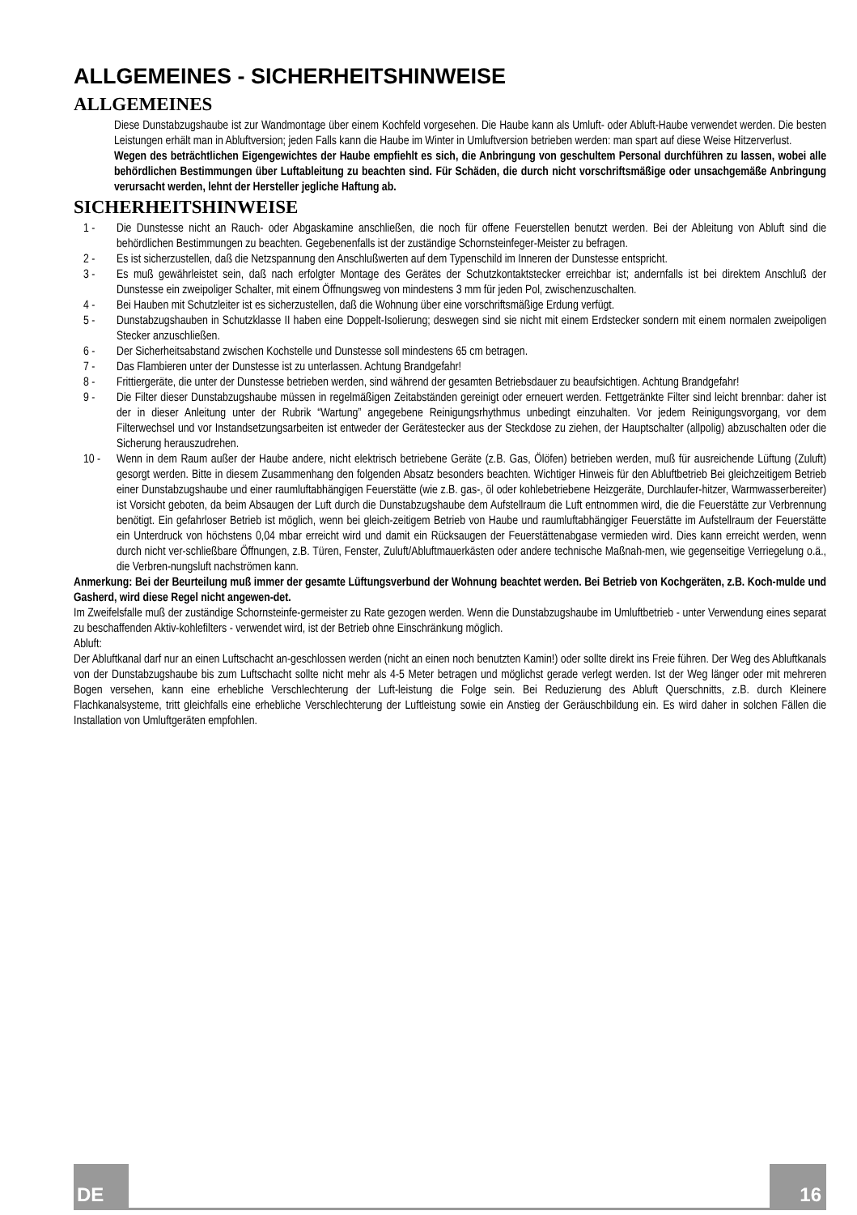ALLGEMEINES - SICHERHEITSHINWEISE
ALLGEMEINES
Diese Dunstabzugshaube ist zur Wandmontage über einem Kochfeld vorgesehen. Die Haube kann als Umluft- oder Abluft-Haube verwendet werden. Die besten Leistungen erhält man in Abluftversion; jeden Falls kann die Haube im Winter in Umluftversion betrieben werden: man spart auf diese Weise Hitzerverlust.
Wegen des beträchtlichen Eigengewichtes der Haube empfiehlt es sich, die Anbringung von geschultem Personal durchführen zu lassen, wobei alle behördlichen Bestimmungen über Luftableitung zu beachten sind. Für Schäden, die durch nicht vorschriftsmäßige oder unsachgemäße Anbringung verursacht werden, lehnt der Hersteller jegliche Haftung ab.
SICHERHEITSHINWEISE
1 - Die Dunstesse nicht an Rauch- oder Abgaskamine anschließen, die noch für offene Feuerstellen benutzt werden. Bei der Ableitung von Abluft sind die behördlichen Bestimmungen zu beachten. Gegebenenfalls ist der zuständige Schornsteinfeger-Meister zu befragen.
2 - Es ist sicherzustellen, daß die Netzspannung den Anschlußwerten auf dem Typenschild im Inneren der Dunstesse entspricht.
3 - Es muß gewährleistet sein, daß nach erfolgter Montage des Gerätes der Schutzkontaktstecker erreichbar ist; andernfalls ist bei direktem Anschluß der Dunstesse ein zweipoliger Schalter, mit einem Öffnungsweg von mindestens 3 mm für jeden Pol, zwischenzuschalten.
4 - Bei Hauben mit Schutzleiter ist es sicherzustellen, daß die Wohnung über eine vorschriftsmäßige Erdung verfügt.
5 - Dunstabzugshauben in Schutzklasse II haben eine Doppelt-Isolierung; deswegen sind sie nicht mit einem Erdstecker sondern mit einem normalen zweipoligen Stecker anzuschließen.
6 - Der Sicherheitsabstand zwischen Kochstelle und Dunstesse soll mindestens 65 cm betragen.
7 - Das Flambieren unter der Dunstesse ist zu unterlassen. Achtung Brandgefahr!
8 - Frittiergeräte, die unter der Dunstesse betrieben werden, sind während der gesamten Betriebsdauer zu beaufsichtigen. Achtung Brandgefahr!
9 - Die Filter dieser Dunstabzugshaube müssen in regelmäßigen Zeitabständen gereinigt oder erneuert werden. Fettgetränkte Filter sind leicht brennbar: daher ist der in dieser Anleitung unter der Rubrik “Wartung” angegebene Reinigungsrhythmus unbedingt einzuhalten. Vor jedem Reinigungsvorgang, vor dem Filterwechsel und vor Instandsetzungsarbeiten ist entweder der Gerätestecker aus der Steckdose zu ziehen, der Hauptschalter (allpolig) abzuschalten oder die Sicherung herauszudrehen.
10 - Wenn in dem Raum außer der Haube andere, nicht elektrisch betriebene Geräte (z.B. Gas, Ölöfen) betrieben werden, muß für ausreichende Lüftung (Zuluft) gesorgt werden. Bitte in diesem Zusammenhang den folgenden Absatz besonders beachten. Wichtiger Hinweis für den Abluftbetrieb Bei gleichzeitigem Betrieb einer Dunstabzugshaube und einer raumluftabhängigen Feuerstätte (wie z.B. gas-, öl oder kohlebetriebene Heizgeräte, Durchlaufer-hitzer, Warmwasserbereiter) ist Vorsicht geboten, da beim Absaugen der Luft durch die Dunstabzugshaube dem Aufstellraum die Luft entnommen wird, die die Feuerstätte zur Verbrennung benötigt. Ein gefahrloser Betrieb ist möglich, wenn bei gleich-zeitigem Betrieb von Haube und raumluftabhängiger Feuerstätte im Aufstellraum der Feuerstätte ein Unterdruck von höchstens 0,04 mbar erreicht wird und damit ein Rücksaugen der Feuerstättenabgase vermieden wird. Dies kann erreicht werden, wenn durch nicht ver-schließbare Öffnungen, z.B. Türen, Fenster, Zuluft/Abluftmauerkästen oder andere technische Maßnah-men, wie gegenseitige Verriegelung o.ä., die Verbren-nungsluft nachströmen kann.
Anmerkung: Bei der Beurteilung muß immer der gesamte Lüftungsverbund der Wohnung beachtet werden. Bei Betrieb von Kochgeräten, z.B. Koch-mulde und Gasherd, wird diese Regel nicht angewen-det.
Im Zweifelsfalle muß der zuständige Schornsteinfe-germeister zu Rate gezogen werden. Wenn die Dunstabzugshaube im Umluftbetrieb - unter Verwendung eines separat zu beschaffenden Aktiv-kohlefilters - verwendet wird, ist der Betrieb ohne Einschränkung möglich.
Abluft:
Der Abluftkanal darf nur an einen Luftschacht an-geschlossen werden (nicht an einen noch benutzten Kamin!) oder sollte direkt ins Freie führen. Der Weg des Abluftkanals von der Dunstabzugshaube bis zum Luftschacht sollte nicht mehr als 4-5 Meter betragen und möglichst gerade verlegt werden. Ist der Weg länger oder mit mehreren Bogen versehen, kann eine erhebliche Verschlechterung der Luft-leistung die Folge sein. Bei Reduzierung des Abluft Querschnitts, z.B. durch Kleinere Flachkanalsysteme, tritt gleichfalls eine erhebliche Verschlechterung der Luftleistung sowie ein Anstieg der Geräuschbildung ein. Es wird daher in solchen Fällen die Installation von Umluftgeräten empfohlen.
DE 16